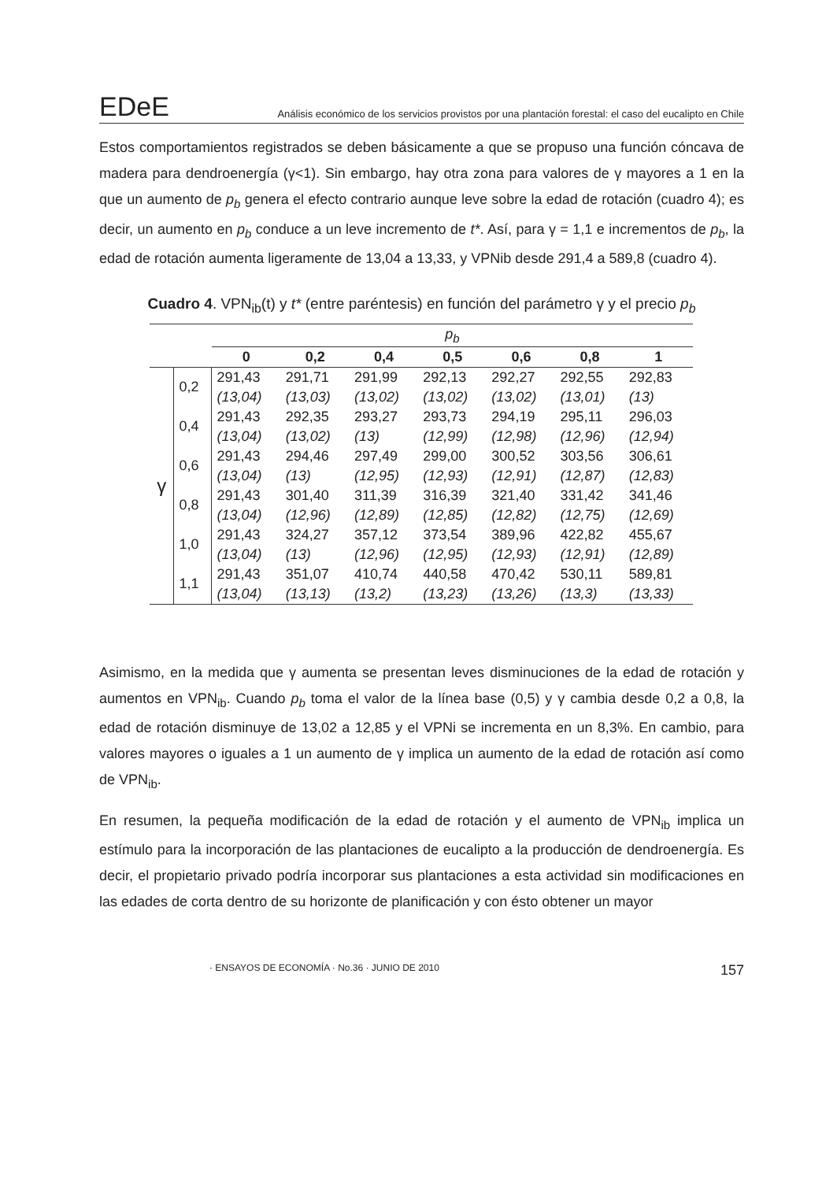EDeE Análisis económico de los servicios provistos por una plantación forestal: el caso del eucalipto en Chile
Estos comportamientos registrados se deben básicamente a que se propuso una función cóncava de madera para dendroenergía (γ<1). Sin embargo, hay otra zona para valores de γ mayores a 1 en la que un aumento de p<sub>b</sub> genera el efecto contrario aunque leve sobre la edad de rotación (cuadro 4); es decir, un aumento en p<sub>b</sub> conduce a un leve incremento de t*. Así, para γ = 1,1 e incrementos de p<sub>b</sub>, la edad de rotación aumenta ligeramente de 13,04 a 13,33, y VPNib desde 291,4 a 589,8 (cuadro 4).
Cuadro 4. VPN<sub>ib</sub>(t) y t* (entre paréntesis) en función del parámetro γ y el precio p<sub>b</sub>
| | | p<sub>b</sub> | | | | | | |
| | | 0 | 0,2 | 0,4 | 0,5 | 0,6 | 0,8 | 1 |
| γ | 0,2 | 291,43 | 291,71 | 291,99 | 292,13 | 292,27 | 292,55 | 292,83 |
| | | (13,04) | (13,03) | (13,02) | (13,02) | (13,02) | (13,01) | (13) |
| | 0,4 | 291,43 | 292,35 | 293,27 | 293,73 | 294,19 | 295,11 | 296,03 |
| | | (13,04) | (13,02) | (13) | (12,99) | (12,98) | (12,96) | (12,94) |
| | 0,6 | 291,43 | 294,46 | 297,49 | 299,00 | 300,52 | 303,56 | 306,61 |
| | | (13,04) | (13) | (12,95) | (12,93) | (12,91) | (12,87) | (12,83) |
| | 0,8 | 291,43 | 301,40 | 311,39 | 316,39 | 321,40 | 331,42 | 341,46 |
| | | (13,04) | (12,96) | (12,89) | (12,85) | (12,82) | (12,75) | (12,69) |
| | 1,0 | 291,43 | 324,27 | 357,12 | 373,54 | 389,96 | 422,82 | 455,67 |
| | | (13,04) | (13) | (12,96) | (12,95) | (12,93) | (12,91) | (12,89) |
| | 1,1 | 291,43 | 351,07 | 410,74 | 440,58 | 470,42 | 530,11 | 589,81 |
| | | (13,04) | (13,13) | (13,2) | (13,23) | (13,26) | (13,3) | (13,33) |
Asimismo, en la medida que γ aumenta se presentan leves disminuciones de la edad de rotación y aumentos en VPN<sub>ib</sub>. Cuando p<sub>b</sub> toma el valor de la línea base (0,5) y γ cambia desde 0,2 a 0,8, la edad de rotación disminuye de 13,02 a 12,85 y el VPNi se incrementa en un 8,3%. En cambio, para valores mayores o iguales a 1 un aumento de γ implica un aumento de la edad de rotación así como de VPN<sub>ib</sub>.
En resumen, la pequeña modificación de la edad de rotación y el aumento de VPN<sub>ib</sub> implica un estímulo para la incorporación de las plantaciones de eucalipto a la producción de dendroenergía. Es decir, el propietario privado podría incorporar sus plantaciones a esta actividad sin modificaciones en las edades de corta dentro de su horizonte de planificación y con ésto obtener un mayor
· ENSAYOS DE ECONOMÍA · No.36 · JUNIO DE 2010 157